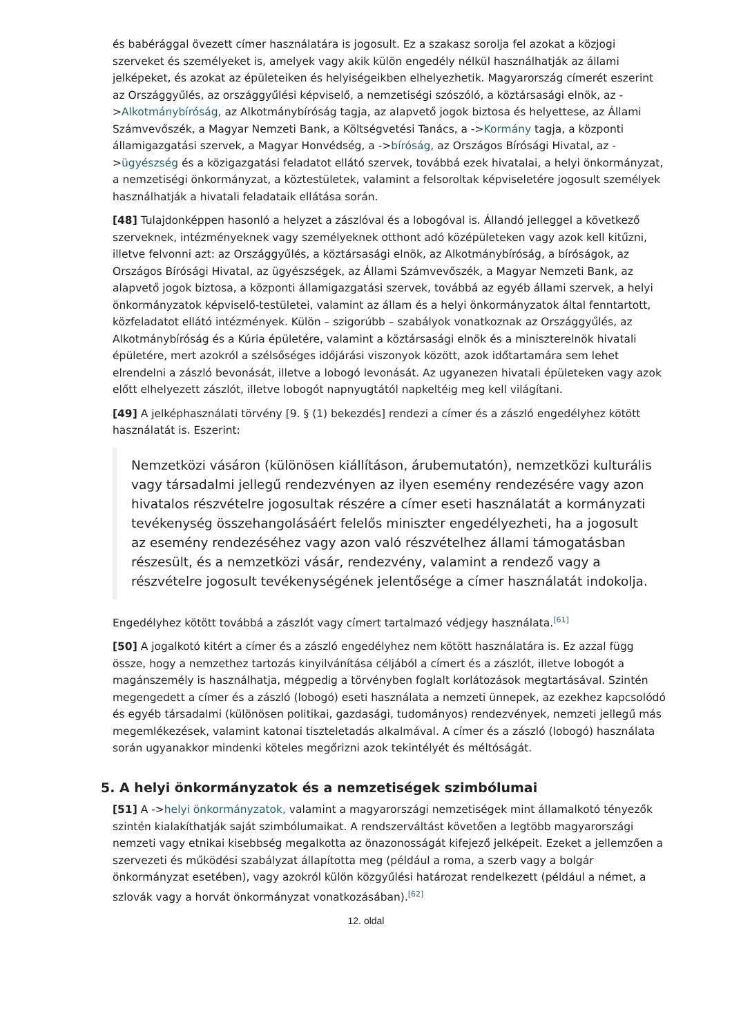és babérággal övezett címer használatára is jogosult. Ez a szakasz sorolja fel azokat a közjogi szerveket és személyeket is, amelyek vagy akik külön engedély nélkül használhatják az állami jelképeket, és azokat az épületeiken és helyiségeikben elhelyezhetik. Magyarország címerét eszerint az Országgyűlés, az országgyűlési képviselő, a nemzetiségi szószóló, a köztársasági elnök, az ->Alkotmánybíróság, az Alkotmánybíróság tagja, az alapvető jogok biztosa és helyettese, az Állami Számvevőszék, a Magyar Nemzeti Bank, a Költségvetési Tanács, a ->Kormány tagja, a központi államigazgatási szervek, a Magyar Honvédség, a ->bíróság, az Országos Bírósági Hivatal, az ->ügyészség és a közigazgatási feladatot ellátó szervek, továbbá ezek hivatalai, a helyi önkormányzat, a nemzetiségi önkormányzat, a köztestületek, valamint a felsoroltak képviseletére jogosult személyek használhatják a hivatali feladataik ellátása során.
[48] Tulajdonképpen hasonló a helyzet a zászlóval és a lobogóval is. Állandó jelleggel a következő szerveknek, intézményeknek vagy személyeknek otthont adó középületeken vagy azok kell kitűzni, illetve felvonni azt: az Országgyűlés, a köztársasági elnök, az Alkotmánybíróság, a bíróságok, az Országos Bírósági Hivatal, az ügyészségek, az Állami Számvevőszék, a Magyar Nemzeti Bank, az alapvető jogok biztosa, a központi államigazgatási szervek, továbbá az egyéb állami szervek, a helyi önkormányzatok képviselő-testületei, valamint az állam és a helyi önkormányzatok által fenntartott, közfeladatot ellátó intézmények. Külön – szigorúbb – szabályok vonatkoznak az Országgyűlés, az Alkotmánybíróság és a Kúria épületére, valamint a köztársasági elnök és a miniszterelnök hivatali épületére, mert azokról a szélsőséges időjárási viszonyok között, azok időtartamára sem lehet elrendelni a zászló bevonását, illetve a lobogó levonását. Az ugyanezen hivatali épületeken vagy azok előtt elhelyezett zászlót, illetve lobogót napnyugtától napkeltéig meg kell világítani.
[49] A jelképhasználati törvény [9. § (1) bekezdés] rendezi a címer és a zászló engedélyhez kötött használatát is. Eszerint:
Nemzetközi vásáron (különösen kiállításon, árubemutatón), nemzetközi kulturális vagy társadalmi jellegű rendezvényen az ilyen esemény rendezésére vagy azon hivatalos részvételre jogosultak részére a címer eseti használatát a kormányzati tevékenység összehangolásáért felelős miniszter engedélyezheti, ha a jogosult az esemény rendezéséhez vagy azon való részvételhez állami támogatásban részesült, és a nemzetközi vásár, rendezvény, valamint a rendező vagy a részvételre jogosult tevékenységének jelentősége a címer használatát indokolja.
Engedélyhez kötött továbbá a zászlót vagy címert tartalmazó védjegy használata.<sup>[61]</sup>
[50] A jogalkotó kitért a címer és a zászló engedélyhez nem kötött használatára is. Ez azzal függ össze, hogy a nemzethez tartozás kinyilvánítása céljából a címert és a zászlót, illetve lobogót a magánszemély is használhatja, mégpedig a törvényben foglalt korlátozások megtartásával. Szintén megengedett a címer és a zászló (lobogó) eseti használata a nemzeti ünnepek, az ezekhez kapcsolódó és egyéb társadalmi (különösen politikai, gazdasági, tudományos) rendezvények, nemzeti jellegű más megemlékezések, valamint katonai tiszteletadás alkalmával. A címer és a zászló (lobogó) használata során ugyanakkor mindenki köteles megőrizni azok tekintélyét és méltóságát.
5. A helyi önkormányzatok és a nemzetiségek szimbólumai
[51] A ->helyi önkormányzatok, valamint a magyarországi nemzetiségek mint államalkotó tényezők szintén kialakíthatják saját szimbólumaikat. A rendszerváltást követően a legtöbb magyarországi nemzeti vagy etnikai kisebbség megalkotta az önazonosságát kifejező jelképeit. Ezeket a jellemzően a szervezeti és működési szabályzat állapította meg (például a roma, a szerb vagy a bolgár önkormányzat esetében), vagy azokról külön közgyűlési határozat rendelkezett (például a német, a szlovák vagy a horvát önkormányzat vonatkozásában).<sup>[62]</sup>
12. oldal